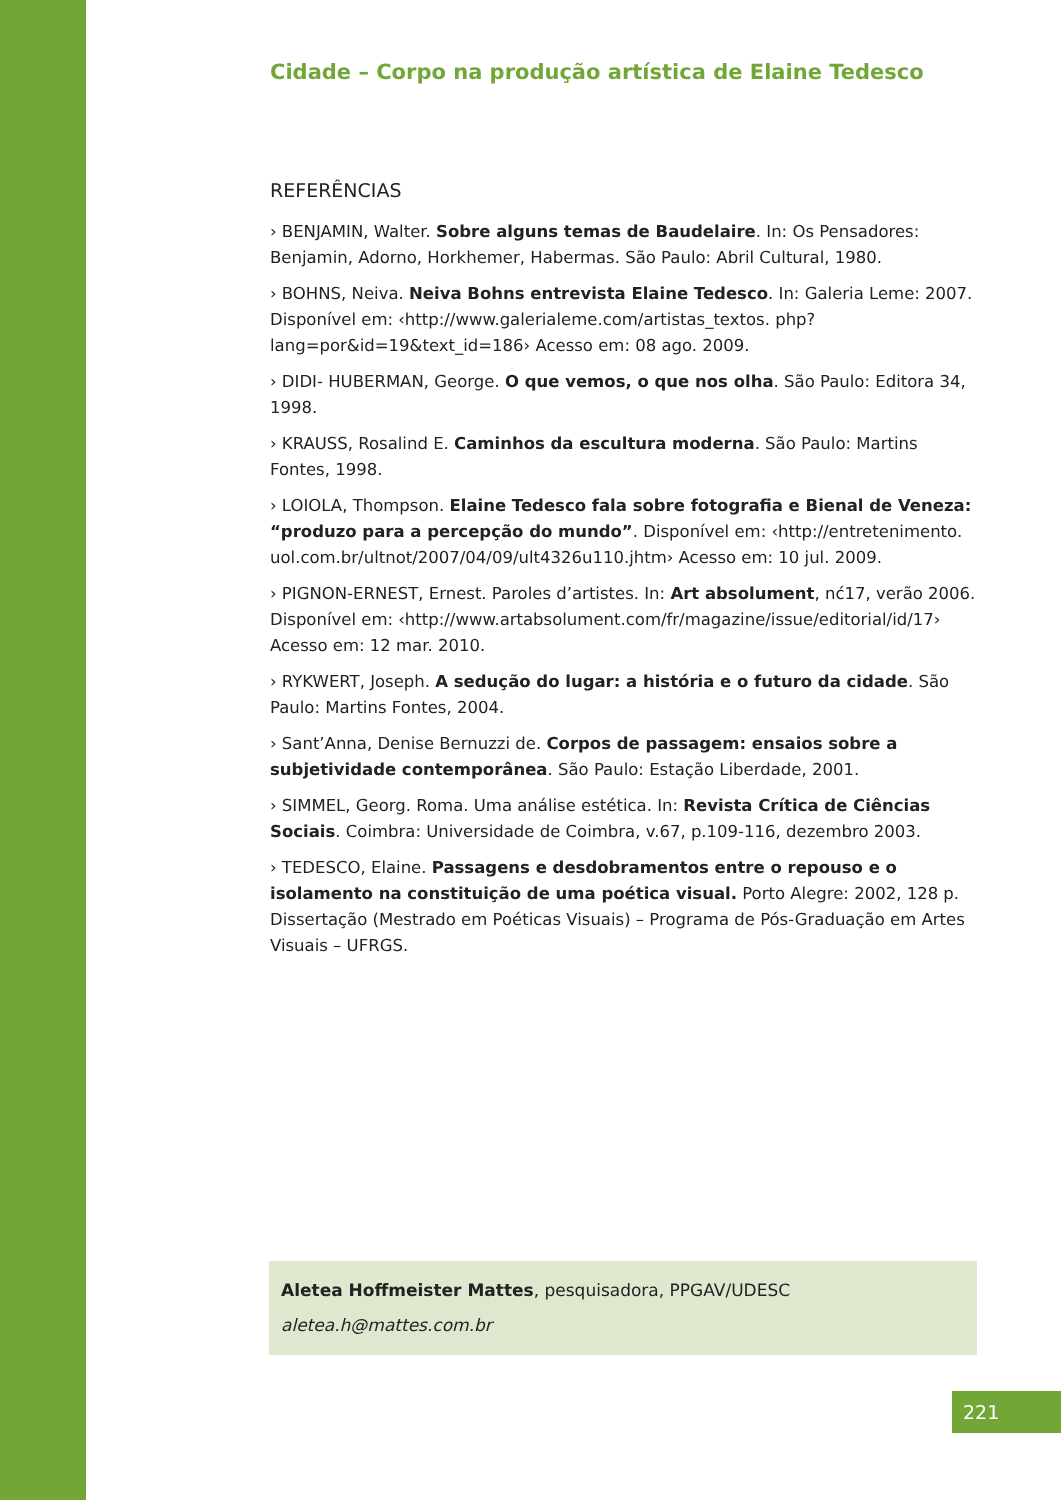Cidade – Corpo na produção artística de Elaine Tedesco
REFERÊNCIAS
› BENJAMIN, Walter. Sobre alguns temas de Baudelaire. In: Os Pensadores: Benjamin, Adorno, Horkhemer, Habermas. São Paulo: Abril Cultural, 1980.
› BOHNS, Neiva. Neiva Bohns entrevista Elaine Tedesco. In: Galeria Leme: 2007. Disponível em: ‹http://www.galerialeme.com/artistas_textos. php?lang=por&id=19&text_id=186› Acesso em: 08 ago. 2009.
› DIDI- HUBERMAN, George. O que vemos, o que nos olha. São Paulo: Editora 34, 1998.
› KRAUSS, Rosalind E. Caminhos da escultura moderna. São Paulo: Martins Fontes, 1998.
› LOIOLA, Thompson. Elaine Tedesco fala sobre fotografia e Bienal de Veneza: “produzo para a percepção do mundo”. Disponível em: ‹http://entretenimento. uol.com.br/ultnot/2007/04/09/ult4326u110.jhtm› Acesso em: 10 jul. 2009.
› PIGNON-ERNEST, Ernest. Paroles d’artistes. In: Art absolument, nć17, verão 2006. Disponível em: ‹http://www.artabsolument.com/fr/magazine/issue/editorial/id/17› Acesso em: 12 mar. 2010.
› RYKWERT, Joseph. A sedução do lugar: a história e o futuro da cidade. São Paulo: Martins Fontes, 2004.
› Sant’Anna, Denise Bernuzzi de. Corpos de passagem: ensaios sobre a subjetividade contemporânea. São Paulo: Estação Liberdade, 2001.
› SIMMEL, Georg. Roma. Uma análise estética. In: Revista Crítica de Ciências Sociais. Coimbra: Universidade de Coimbra, v.67, p.109-116, dezembro 2003.
› TEDESCO, Elaine. Passagens e desdobramentos entre o repouso e o isolamento na constituição de uma poética visual. Porto Alegre: 2002, 128 p. Dissertação (Mestrado em Poéticas Visuais) – Programa de Pós-Graduação em Artes Visuais – UFRGS.
Aletea Hoffmeister Mattes, pesquisadora, PPGAV/UDESC
aletea.h@mattes.com.br
221